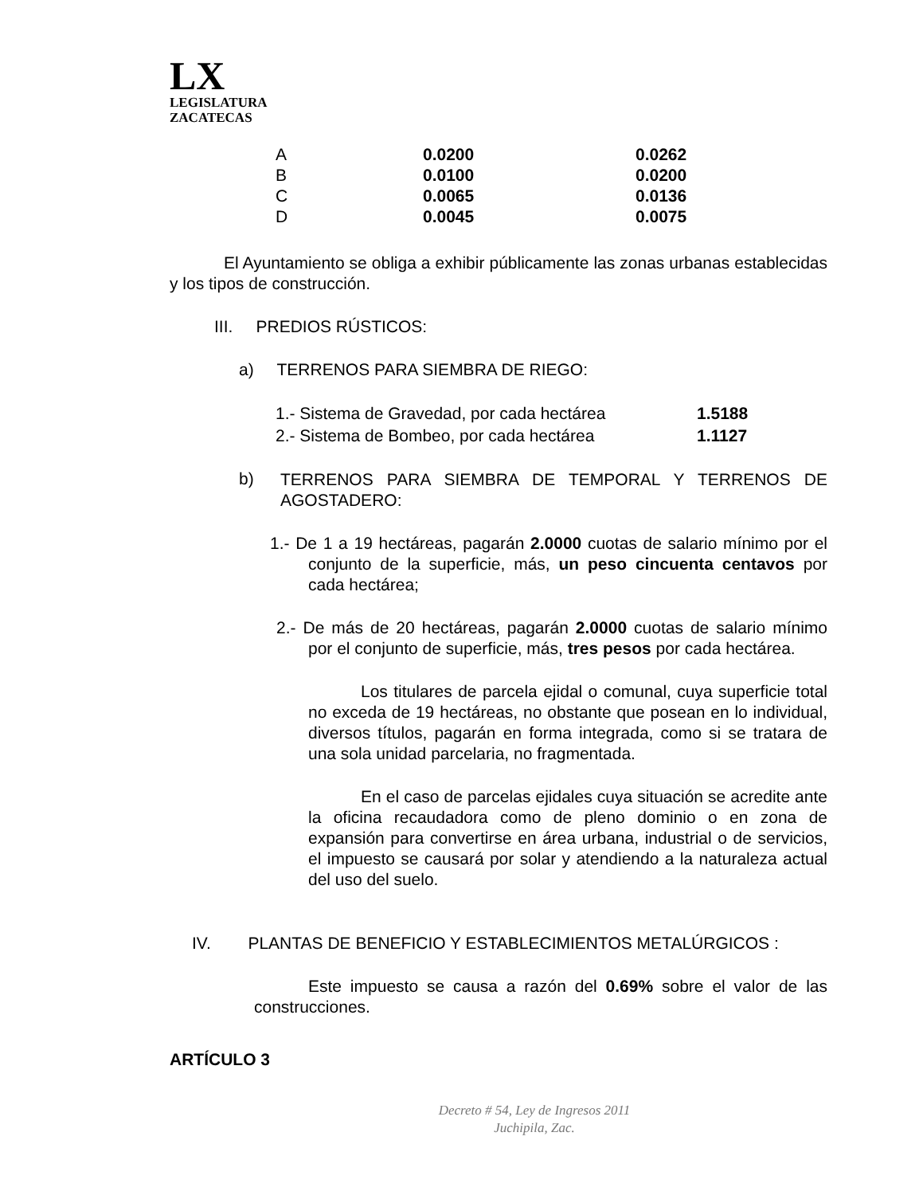LX
LEGISLATURA
ZACATECAS
| A | 0.0200 | 0.0262 |
| B | 0.0100 | 0.0200 |
| C | 0.0065 | 0.0136 |
| D | 0.0045 | 0.0075 |
El Ayuntamiento se obliga a exhibir públicamente las zonas urbanas establecidas y los tipos de construcción.
III. PREDIOS RÚSTICOS:
a) TERRENOS PARA SIEMBRA DE RIEGO:
| 1.- Sistema de Gravedad, por cada hectárea | 1.5188 |
| 2.- Sistema de Bombeo, por cada hectárea | 1.1127 |
b)
TERRENOS PARA SIEMBRA DE TEMPORAL Y TERRENOS DE AGOSTADERO:
1.- De 1 a 19 hectáreas, pagarán 2.0000 cuotas de salario mínimo por el conjunto de la superficie, más, un peso cincuenta centavos por cada hectárea;
2.- De más de 20 hectáreas, pagarán 2.0000 cuotas de salario mínimo por el conjunto de superficie, más, tres pesos por cada hectárea.
Los titulares de parcela ejidal o comunal, cuya superficie total no exceda de 19 hectáreas, no obstante que posean en lo individual, diversos títulos, pagarán en forma integrada, como si se tratara de una sola unidad parcelaria, no fragmentada.
En el caso de parcelas ejidales cuya situación se acredite ante la oficina recaudadora como de pleno dominio o en zona de expansión para convertirse en área urbana, industrial o de servicios, el impuesto se causará por solar y atendiendo a la naturaleza actual del uso del suelo.
IV. PLANTAS DE BENEFICIO Y ESTABLECIMIENTOS METALÚRGICOS :
Este impuesto se causa a razón del 0.69% sobre el valor de las construcciones.
ARTÍCULO 3
Decreto # 54, Ley de Ingresos 2011
Juchipila, Zac.